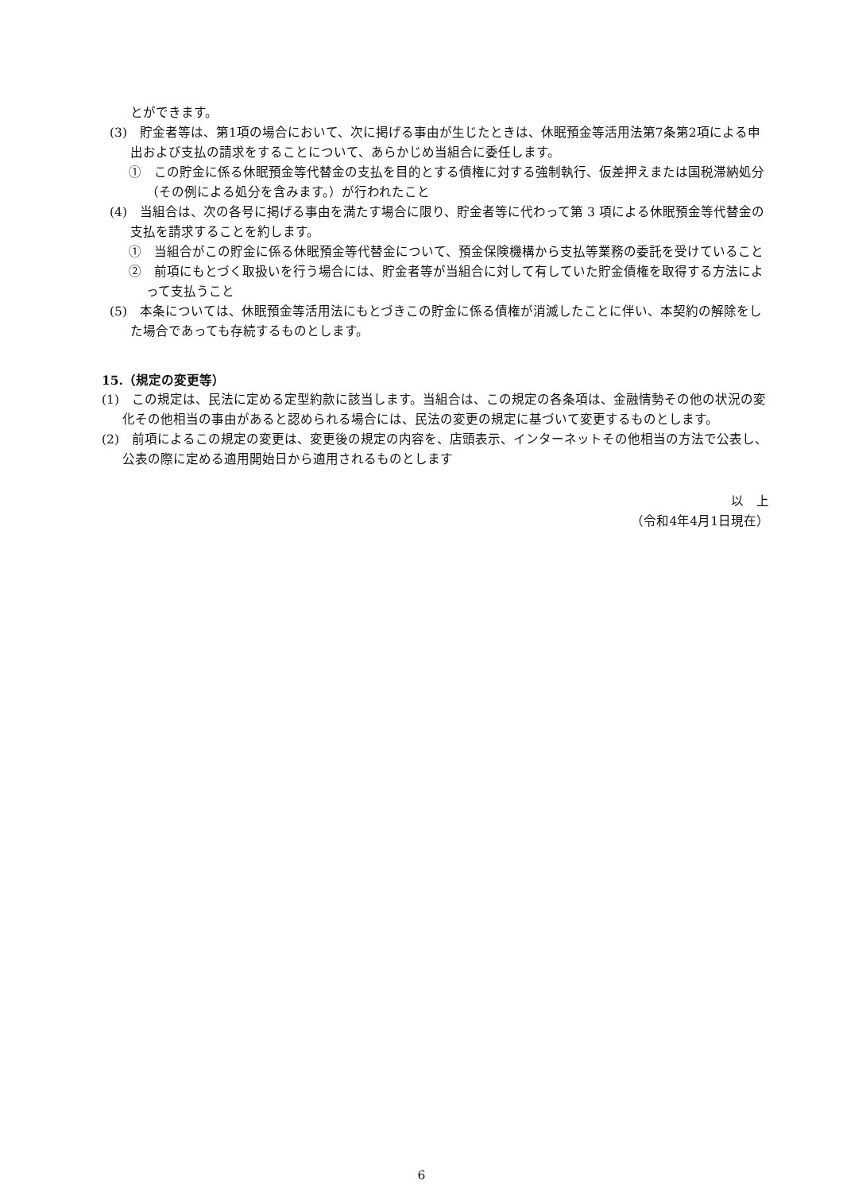とができます。
(3)　貯金者等は、第1項の場合において、次に掲げる事由が生じたときは、休眠預金等活用法第7条第2項による申出および支払の請求をすることについて、あらかじめ当組合に委任します。
①　この貯金に係る休眠預金等代替金の支払を目的とする債権に対する強制執行、仮差押えまたは国税滞納処分（その例による処分を含みます。）が行われたこと
(4)　当組合は、次の各号に掲げる事由を満たす場合に限り、貯金者等に代わって第 3 項による休眠預金等代替金の支払を請求することを約します。
①　当組合がこの貯金に係る休眠預金等代替金について、預金保険機構から支払等業務の委託を受けていること
②　前項にもとづく取扱いを行う場合には、貯金者等が当組合に対して有していた貯金債権を取得する方法によって支払うこと
(5)　本条については、休眠預金等活用法にもとづきこの貯金に係る債権が消滅したことに伴い、本契約の解除をした場合であっても存続するものとします。
15.（規定の変更等）
(1)　この規定は、民法に定める定型約款に該当します。当組合は、この規定の各条項は、金融情勢その他の状況の変化その他相当の事由があると認められる場合には、民法の変更の規定に基づいて変更するものとします。
(2)　前項によるこの規定の変更は、変更後の規定の内容を、店頭表示、インターネットその他相当の方法で公表し、公表の際に定める適用開始日から適用されるものとします
以　上
（令和4年4月1日現在）
6